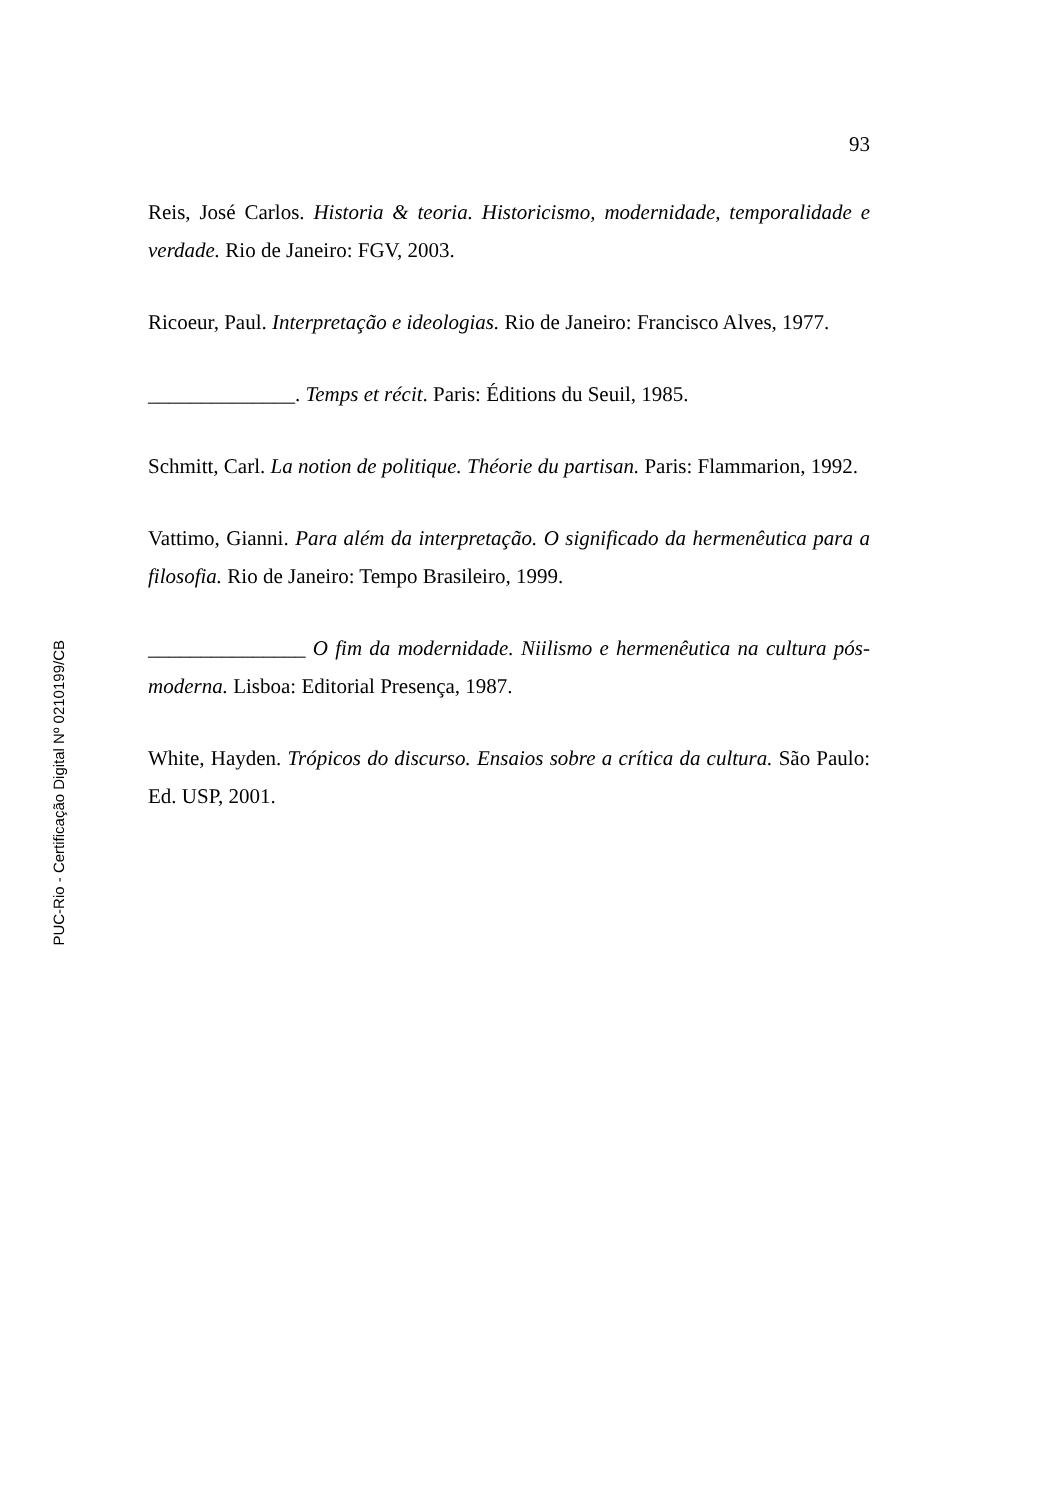93
Reis, José Carlos. Historia & teoria. Historicismo, modernidade, temporalidade e verdade. Rio de Janeiro: FGV, 2003.
Ricoeur, Paul. Interpretação e ideologias. Rio de Janeiro: Francisco Alves, 1977.
______________. Temps et récit. Paris: Éditions du Seuil, 1985.
Schmitt, Carl. La notion de politique. Théorie du partisan. Paris: Flammarion, 1992.
Vattimo, Gianni. Para além da interpretação. O significado da hermenêutica para a filosofia. Rio de Janeiro: Tempo Brasileiro, 1999.
_______________ O fim da modernidade. Niilismo e hermenêutica na cultura pós-moderna. Lisboa: Editorial Presença, 1987.
White, Hayden. Trópicos do discurso. Ensaios sobre a crítica da cultura. São Paulo: Ed. USP, 2001.
PUC-Rio - Certificação Digital Nº 0210199/CB